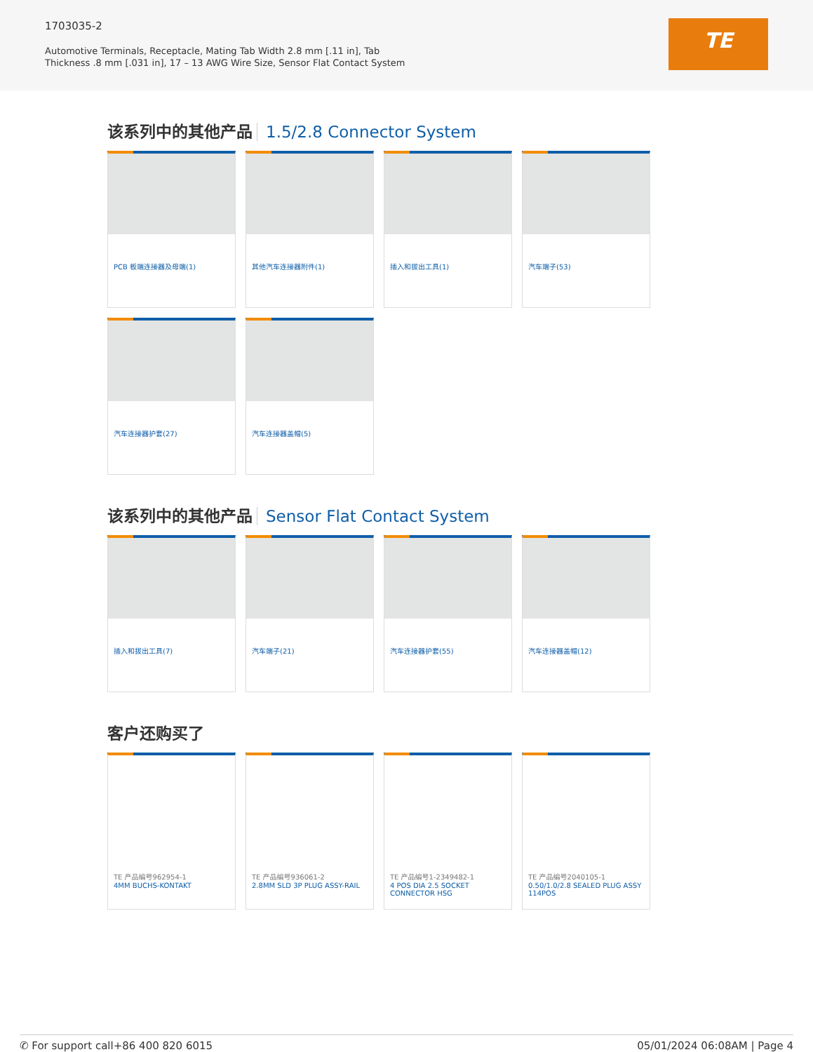1703035-2
Automotive Terminals, Receptacle, Mating Tab Width 2.8 mm [.11 in], Tab Thickness .8 mm [.031 in], 17 – 13 AWG Wire Size, Sensor Flat Contact System
TE
该系列中的其他产品 1.5/2.8 Connector System
PCB 板端连接器及母端(1)
其他汽车连接器附件(1)
插入和拔出工具(1)
汽车端子(53)
汽车连接器护套(27)
汽车连接器盖帽(5)
该系列中的其他产品 Sensor Flat Contact System
插入和拔出工具(7)
汽车端子(21)
汽车连接器护套(55)
汽车连接器盖帽(12)
客户还购买了
TE 产品编号962954-1
4MM BUCHS-KONTAKT
TE 产品编号936061-2
2.8MM SLD 3P PLUG ASSY-RAIL
TE 产品编号1-2349482-1
4 POS DIA 2.5 SOCKET CONNECTOR HSG
TE 产品编号2040105-1
0.50/1.0/2.8 SEALED PLUG ASSY 114POS
✆ For support call+86 400 820 6015 05/01/2024 06:08AM | Page 4